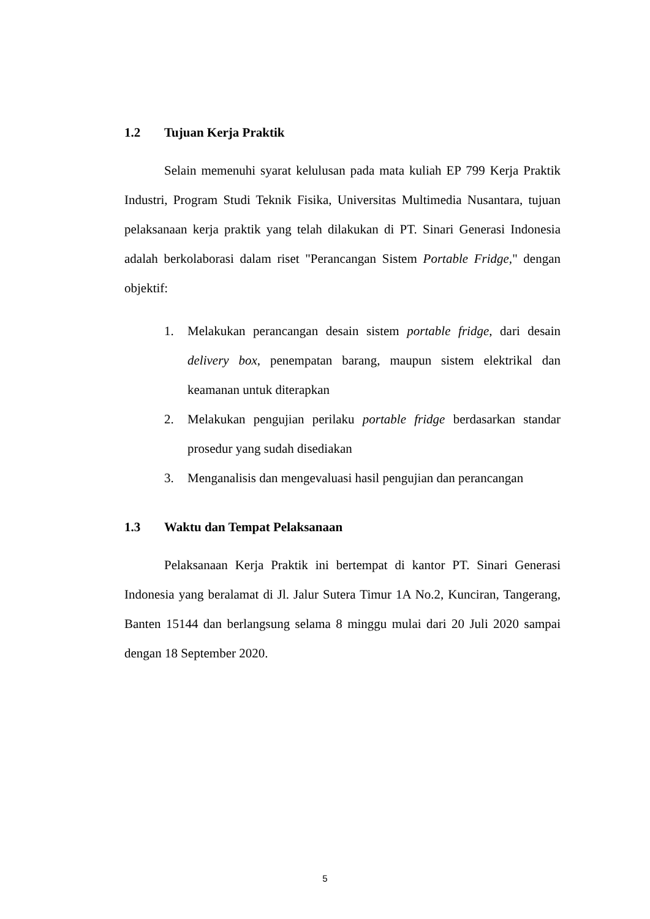1.2 Tujuan Kerja Praktik
Selain memenuhi syarat kelulusan pada mata kuliah EP 799 Kerja Praktik Industri, Program Studi Teknik Fisika, Universitas Multimedia Nusantara, tujuan pelaksanaan kerja praktik yang telah dilakukan di PT. Sinari Generasi Indonesia adalah berkolaborasi dalam riset "Perancangan Sistem Portable Fridge," dengan objektif:
1. Melakukan perancangan desain sistem portable fridge, dari desain delivery box, penempatan barang, maupun sistem elektrikal dan keamanan untuk diterapkan
2. Melakukan pengujian perilaku portable fridge berdasarkan standar prosedur yang sudah disediakan
3. Menganalisis dan mengevaluasi hasil pengujian dan perancangan
1.3 Waktu dan Tempat Pelaksanaan
Pelaksanaan Kerja Praktik ini bertempat di kantor PT. Sinari Generasi Indonesia yang beralamat di Jl. Jalur Sutera Timur 1A No.2, Kunciran, Tangerang, Banten 15144 dan berlangsung selama 8 minggu mulai dari 20 Juli 2020 sampai dengan 18 September 2020.
5